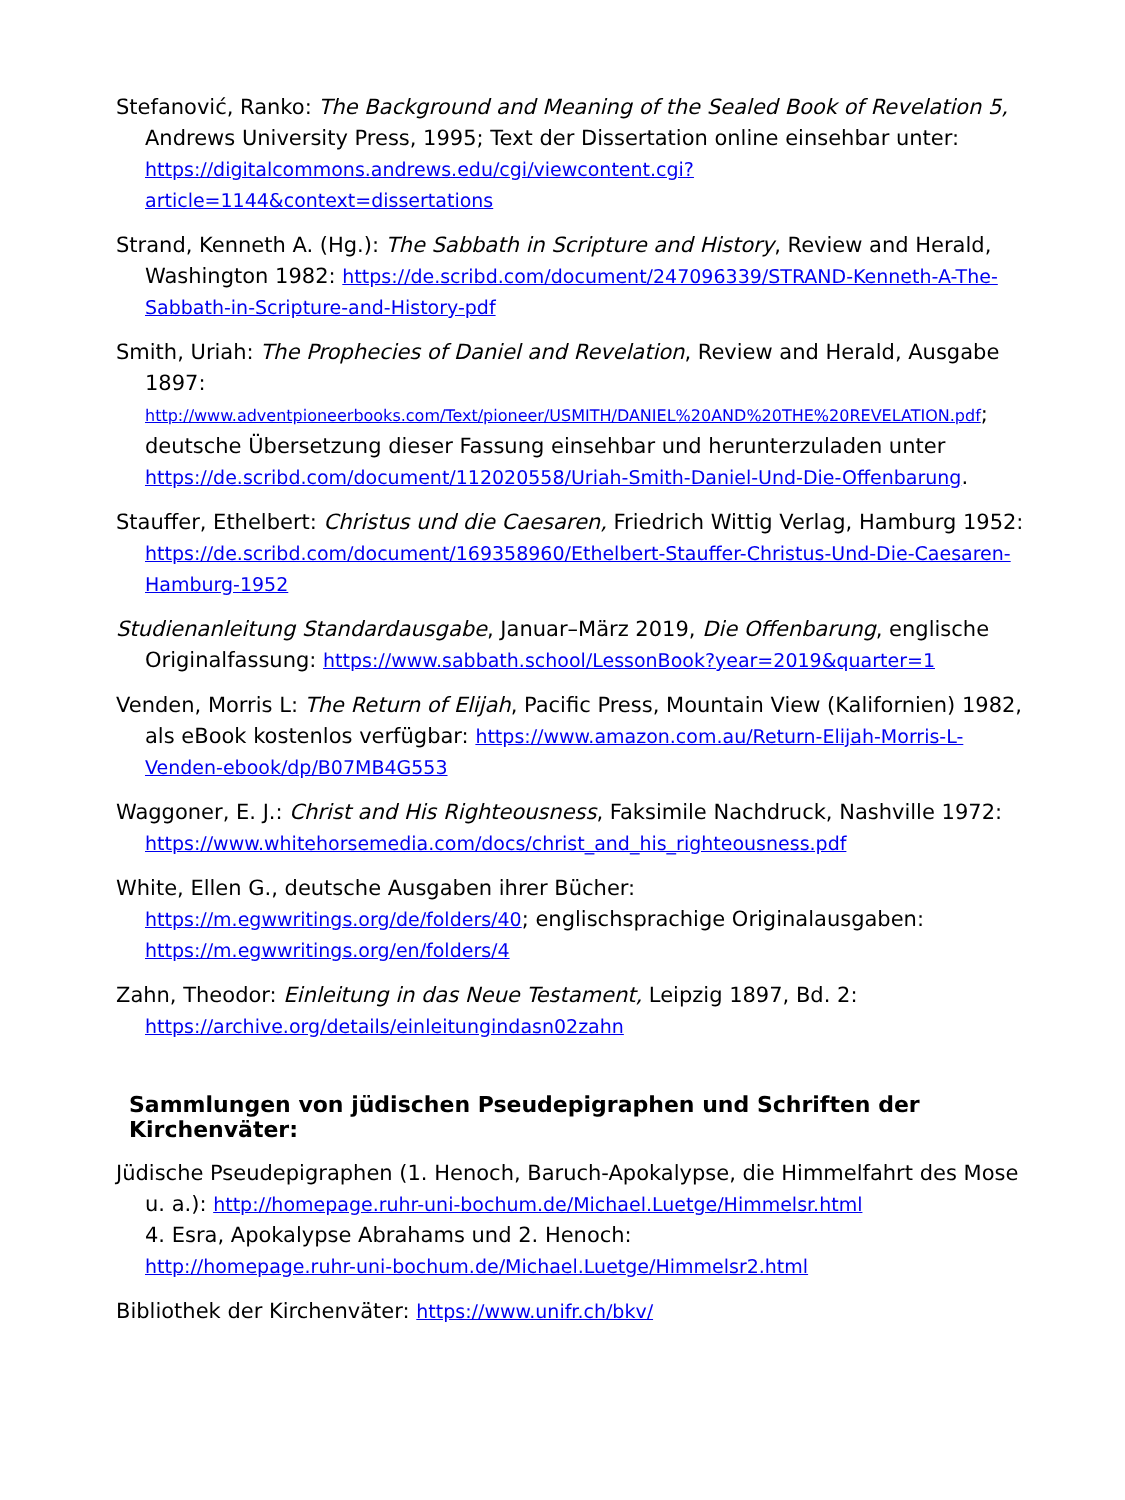Stefanović, Ranko: The Background and Meaning of the Sealed Book of Revelation 5, Andrews University Press, 1995; Text der Dissertation online einsehbar unter: https://digitalcommons.andrews.edu/cgi/viewcontent.cgi?article=1144&context=dissertations
Strand, Kenneth A. (Hg.): The Sabbath in Scripture and History, Review and Herald, Washington 1982: https://de.scribd.com/document/247096339/STRAND-Kenneth-A-The-Sabbath-in-Scripture-and-History-pdf
Smith, Uriah: The Prophecies of Daniel and Revelation, Review and Herald, Ausgabe 1897: http://www.adventpioneerbooks.com/Text/pioneer/USMITH/DANIEL%20AND%20THE%20REVELATION.pdf; deutsche Übersetzung dieser Fassung einsehbar und herunterzuladen unter https://de.scribd.com/document/112020558/Uriah-Smith-Daniel-Und-Die-Offenbarung.
Stauffer, Ethelbert: Christus und die Caesaren, Friedrich Wittig Verlag, Hamburg 1952: https://de.scribd.com/document/169358960/Ethelbert-Stauffer-Christus-Und-Die-Caesaren-Hamburg-1952
Studienanleitung Standardausgabe, Januar–März 2019, Die Offenbarung, englische Originalfassung: https://www.sabbath.school/LessonBook?year=2019&quarter=1
Venden, Morris L: The Return of Elijah, Pacific Press, Mountain View (Kalifornien) 1982, als eBook kostenlos verfügbar: https://www.amazon.com.au/Return-Elijah-Morris-L-Venden-ebook/dp/B07MB4G553
Waggoner, E. J.: Christ and His Righteousness, Faksimile Nachdruck, Nashville 1972: https://www.whitehorsemedia.com/docs/christ_and_his_righteousness.pdf
White, Ellen G., deutsche Ausgaben ihrer Bücher: https://m.egwwritings.org/de/folders/40; englischsprachige Originalausgaben: https://m.egwwritings.org/en/folders/4
Zahn, Theodor: Einleitung in das Neue Testament, Leipzig 1897, Bd. 2: https://archive.org/details/einleitungindasn02zahn
Sammlungen von jüdischen Pseudepigraphen und Schriften der Kirchenväter:
Jüdische Pseudepigraphen (1. Henoch, Baruch-Apokalypse, die Himmelfahrt des Mose u. a.): http://homepage.ruhr-uni-bochum.de/Michael.Luetge/Himmelsr.html
4. Esra, Apokalypse Abrahams und 2. Henoch:
http://homepage.ruhr-uni-bochum.de/Michael.Luetge/Himmelsr2.html
Bibliothek der Kirchenväter: https://www.unifr.ch/bkv/